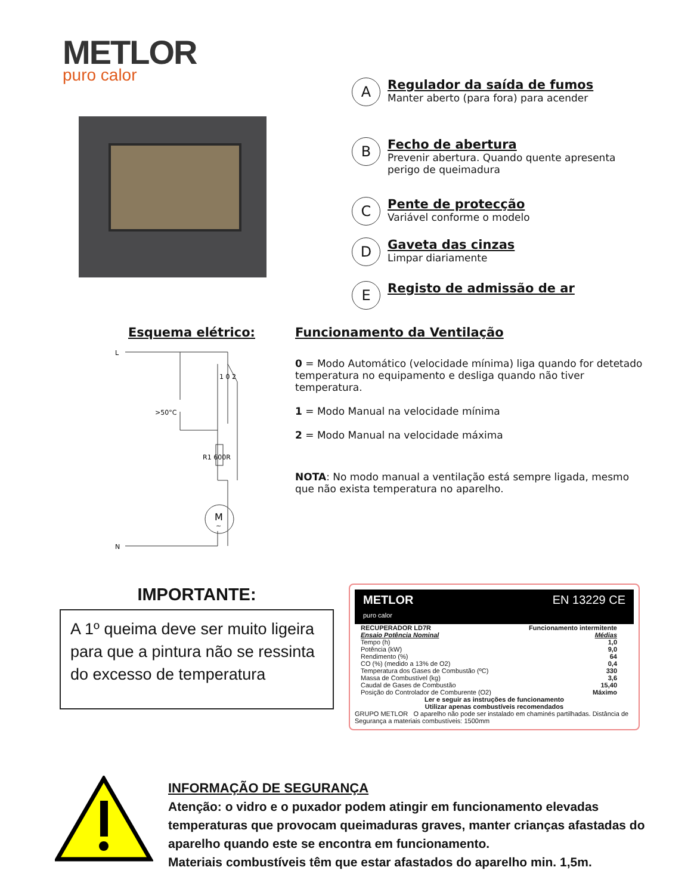METLOR
puro calor
A
Regulador da saída de fumos
Manter aberto (para fora) para acender
B
Fecho de abertura
Prevenir abertura. Quando quente apresenta perigo de queimadura
C
Pente de protecção
Variável conforme o modelo
D
Gaveta das cinzas
Limpar diariamente
E
Registo de admissão de ar
Esquema elétrico:
L
N
>50°C
1 0 2
R1 600R
M
~
Funcionamento da Ventilação
0 = Modo Automático (velocidade mínima) liga quando for detetado temperatura no equipamento e desliga quando não tiver temperatura.
1 = Modo Manual na velocidade mínima
2 = Modo Manual na velocidade máxima
NOTA: No modo manual a ventilação está sempre ligada, mesmo que não exista temperatura no aparelho.
IMPORTANTE:
A 1º queima deve ser muito ligeira para que a pintura não se ressinta do excesso de temperatura
METLOR
puro calor EN 13229 CE
| RECUPERADOR LD7R | Funcionamento intermitente |
| Ensaio Potência Nominal | Médias |
| Tempo (h) | 1,0 |
| Potência (kW) | 9,0 |
| Rendimento (%) | 64 |
| CO (%) (medido a 13% de O2) | 0,4 |
| Temperatura dos Gases de Combustão (ºC) | 330 |
| Massa de Combustível (kg) | 3,6 |
| Caudal de Gases de Combustão | 15,40 |
| Posição do Controlador de Comburente (O2) | Máximo |
Ler e seguir as instruções de funcionamento
Utilizar apenas combustíveis recomendados
GRUPO METLOR O aparelho não pode ser instalado em chaminés partilhadas. Distância de Segurança a materiais combustíveis: 1500mm
INFORMAÇÃO DE SEGURANÇA
Atenção: o vidro e o puxador podem atingir em funcionamento elevadas temperaturas que provocam queimaduras graves, manter crianças afastadas do aparelho quando este se encontra em funcionamento.
Materiais combustíveis têm que estar afastados do aparelho min. 1,5m.